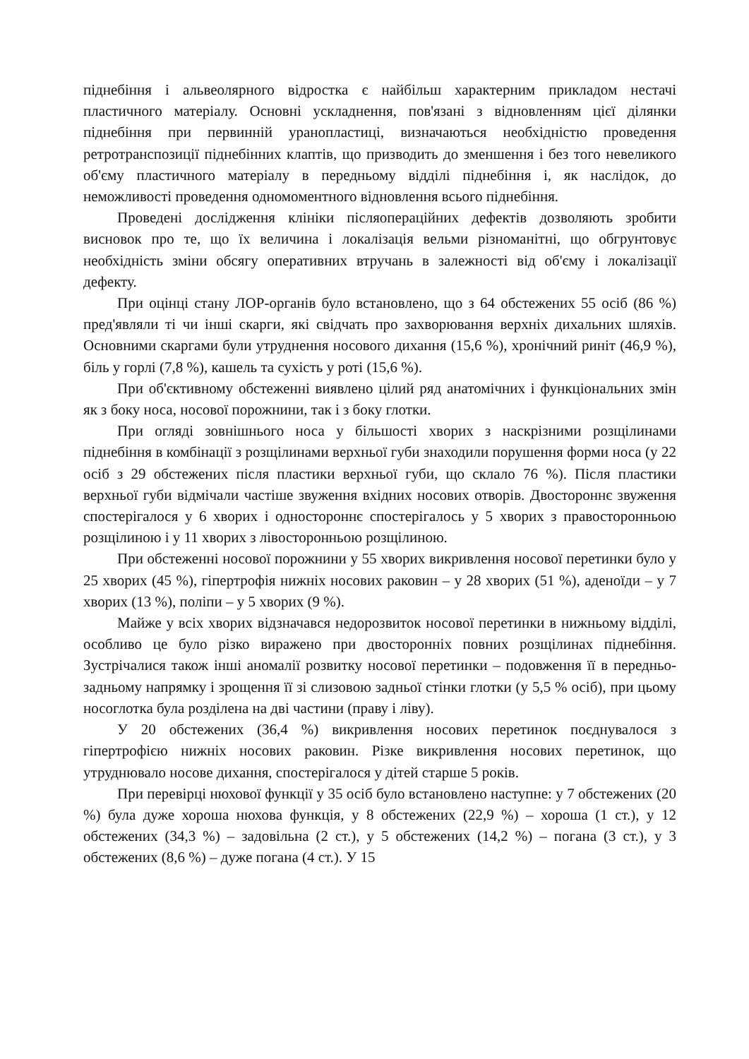піднебіння і альвеолярного відростка є найбільш характерним прикладом нестачі пластичного матеріалу. Основні ускладнення, пов'язані з відновленням цієї ділянки піднебіння при первинній уранопластиці, визначаються необхідністю проведення ретротранспозиції піднебінних клаптів, що призводить до зменшення і без того невеликого об'єму пластичного матеріалу в передньому відділі піднебіння і, як наслідок, до неможливості проведення одномоментного відновлення всього піднебіння.
Проведені дослідження клініки післяопераційних дефектів дозволяють зробити висновок про те, що їх величина і локалізація вельми різноманітні, що обгрунтовує необхідність зміни обсягу оперативних втручань в залежності від об'єму і локалізації дефекту.
При оцінці стану ЛОР-органів було встановлено, що з 64 обстежених 55 осіб (86 %) пред'являли ті чи інші скарги, які свідчать про захворювання верхніх дихальних шляхів. Основними скаргами були утруднення носового дихання (15,6 %), хронічний риніт (46,9 %), біль у горлі (7,8 %), кашель та сухість у роті (15,6 %).
При об'єктивному обстеженні виявлено цілий ряд анатомічних і функціональних змін як з боку носа, носової порожнини, так і з боку глотки.
При огляді зовнішнього носа у більшості хворих з наскрізними розщілинами піднебіння в комбінації з розщілинами верхньої губи знаходили порушення форми носа (у 22 осіб з 29 обстежених після пластики верхньої губи, що склало 76 %). Після пластики верхньої губи відмічали частіше звуження вхідних носових отворів. Двостороннє звуження спостерігалося у 6 хворих і одностороннє спостерігалось у 5 хворих з правосторонньою розщілиною і у 11 хворих з лівосторонньою розщілиною.
При обстеженні носової порожнини у 55 хворих викривлення носової перетинки було у 25 хворих (45 %), гіпертрофія нижніх носових раковин – у 28 хворих (51 %), аденоїди – у 7 хворих (13 %), поліпи – у 5 хворих (9 %).
Майже у всіх хворих відзначався недорозвиток носової перетинки в нижньому відділі, особливо це було різко виражено при двосторонніх повних розщілинах піднебіння. Зустрічалися також інші аномалії розвитку носової перетинки – подовження її в передньо-задньому напрямку і зрощення її зі слизовою задньої стінки глотки (у 5,5 % осіб), при цьому носоглотка була розділена на дві частини (праву і ліву).
У 20 обстежених (36,4 %) викривлення носових перетинок поєднувалося з гіпертрофією нижніх носових раковин. Різке викривлення носових перетинок, що утруднювало носове дихання, спостерігалося у дітей старше 5 років.
При перевірці нюхової функції у 35 осіб було встановлено наступне: у 7 обстежених (20 %) була дуже хороша нюхова функція, у 8 обстежених (22,9 %) – хороша (1 ст.), у 12 обстежених (34,3 %) – задовільна (2 ст.), у 5 обстежених (14,2 %) – погана (3 ст.), у 3 обстежених (8,6 %) – дуже погана (4 ст.). У 15